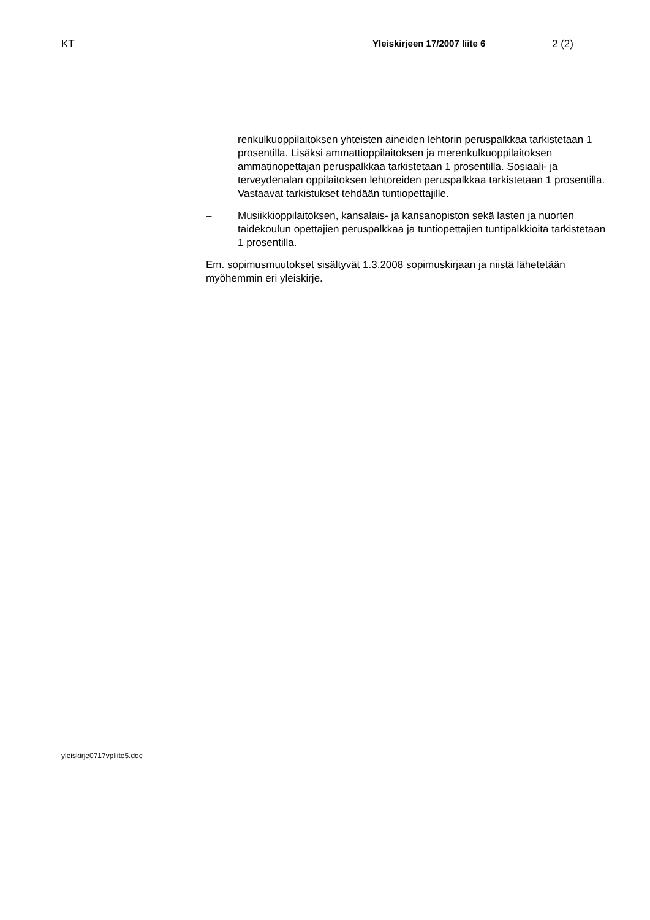KT Yleiskirjeen 17/2007 liite 6 2 (2)
renkulkuoppilaitoksen yhteisten aineiden lehtorin peruspalkkaa tar­kistetaan 1 prosentilla. Lisäksi ammattioppilaitoksen ja merenkul­kuoppilaitoksen ammatinopettajan peruspalkkaa tarkistetaan 1 pro­sentilla. Sosiaali- ja terveydenalan oppilaitoksen lehtoreiden perus­palkkaa tarkistetaan 1 prosentilla. Vastaavat tarkistukset tehdään tuntiopettajille.
– Musiikkioppilaitoksen, kansalais- ja kansanopiston sekä lasten ja nuorten taidekoulun opettajien peruspalkkaa ja tuntiopettajien tunti­palkkioita tarkistetaan 1 prosentilla.
Em. sopimusmuutokset sisältyvät 1.3.2008 sopimuskirjaan ja niistä lähete­tään myöhemmin eri yleiskirje.
yleiskirje0717vpliite5.doc